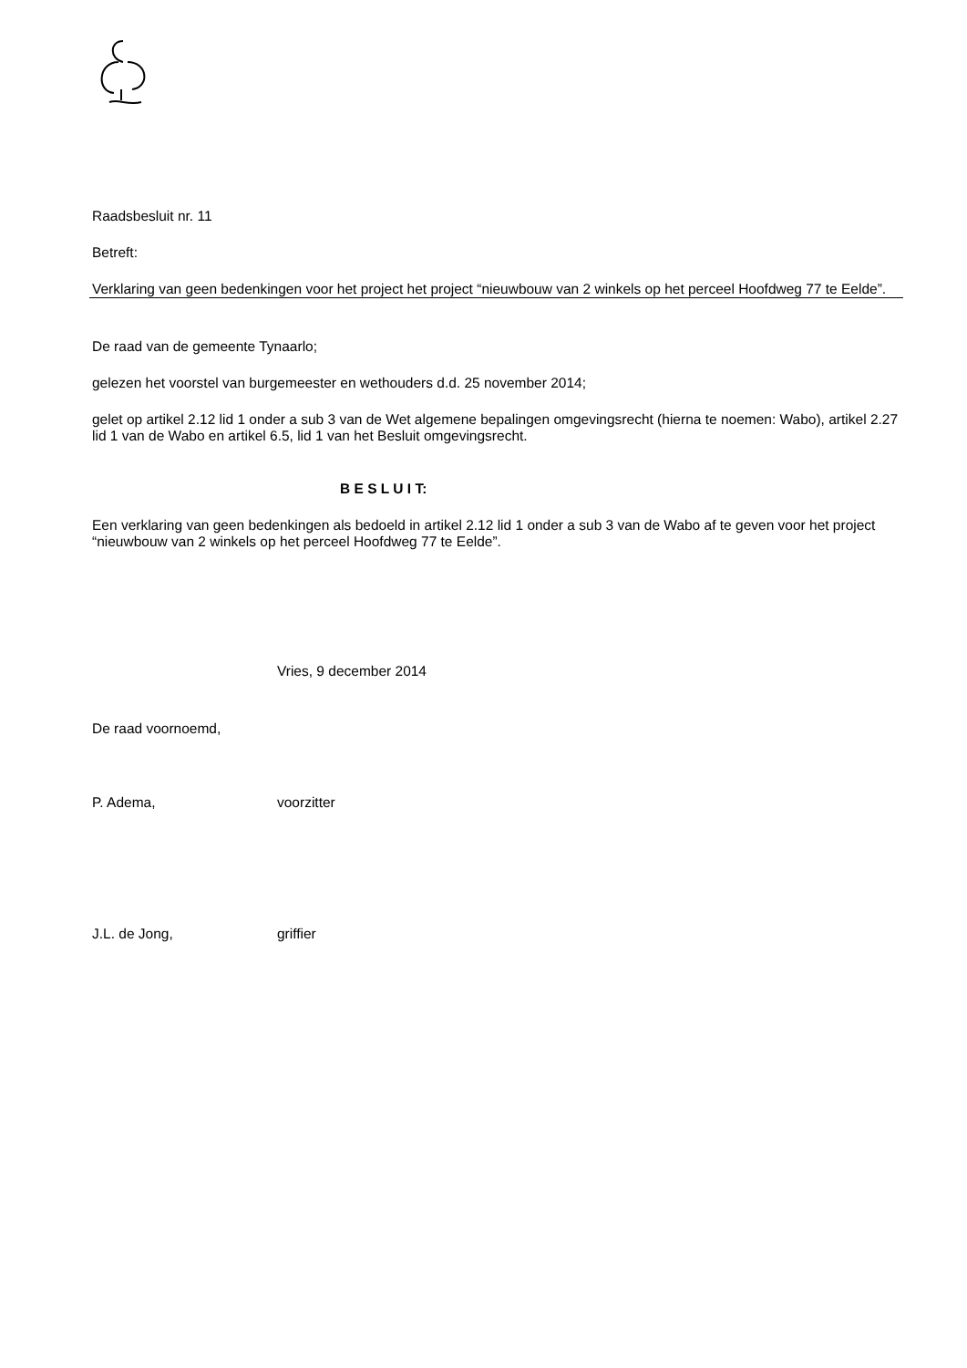Raadsbesluit nr. 11
Betreft:
Verklaring van geen bedenkingen voor het project het project “nieuwbouw van 2 winkels op het perceel Hoofdweg 77 te Eelde”.
De raad van de gemeente Tynaarlo;
gelezen het voorstel van burgemeester en wethouders d.d. 25 november 2014;
gelet op artikel 2.12 lid 1 onder a sub 3 van de Wet algemene bepalingen omgevingsrecht (hierna te noemen: Wabo), artikel 2.27 lid 1 van de Wabo en artikel 6.5, lid 1 van het Besluit omgevingsrecht.
B E S L U I T:
Een verklaring van geen bedenkingen als bedoeld in artikel 2.12 lid 1 onder a sub 3 van de Wabo af te geven voor het project “nieuwbouw van 2 winkels op het perceel Hoofdweg 77 te Eelde”.
Vries, 9 december 2014
De raad voornoemd,
P. Adema, voorzitter
J.L. de Jong, griffier